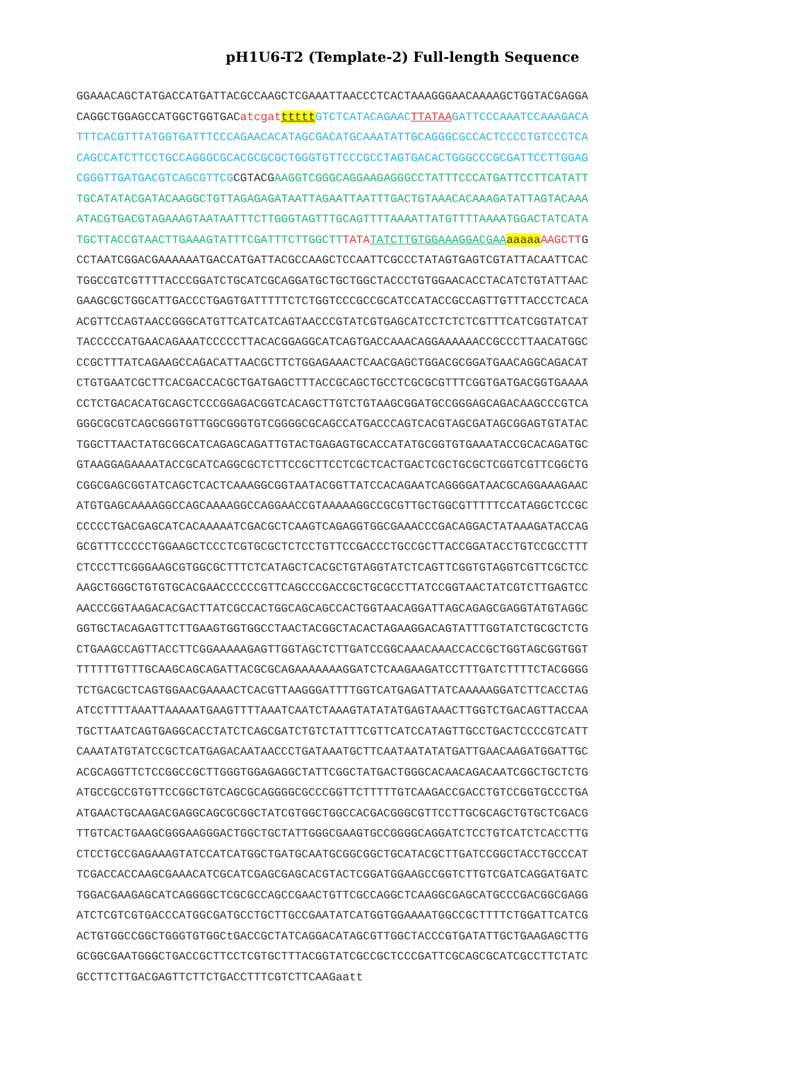pH1U6-T2 (Template-2) Full-length Sequence
GGAAACAGCTATGACCATGATTACGCCAAGCTCGAAATTAACCCTCACTAAAGGGAACAAAAGCTGGTACGAGGA
CAGGCTGGAGCCATGGCTGGTGACatcgat ttttt GTCTCATACAGAAC TTATAA GATTCCCAAATCCAAAGACA
TTTCACGTTTATGGTGATTTCCCAGAACACATAGCGACATGCAAATATTGCAGGGCGCCACTCCCCTGTCCCTCA
CAGCCATCTTCCTGCCAGGGCGCACGCGCGCTGGGTGTTCCCGCCTAGTGACACTGGGCCCGCGATTCCTTGGAG
CGGGTTGATGACGTCAGCGTTCGCGTACGAAGGTCGGGCAGGAAGAGGGCCTATTTCCCATGATTCCTTCATATT
TGCATATACGATACAAGGCTGTTAGAGAGATAATTAGAATTAATTTGACTGTAAACACAAAGATATTAGTACAAA
ATACGTGACGTAGAAAGTAATAATTTCTTGGGTAGTTTGCAGTTTTAAAATTATGTTTTAAAATGGACTATCATA
TGCTTACCGTAACTTGAAAGTATTTCGATTTCTTGGCTT TATA TATCTTGTGGAAAGGACGAA aaaaa AAGCTTG
CCTAATCGGACGAAAAAATGACCATGATTACGCCAAGCTCCAATTCGCCCTATAGTGAGTCGTATTACAATTCAC
TGGCCGTCGTTTTACCCGGATCTGCATCGCAGGATGCTGCTGGCTACCCTGTGGAACACCTACATCTGTATTAAC
GAAGCGCTGGCATTGACCCTGAGTGATTTTTCTCTGGTCCCGCCGCATCCATACCGCCAGTTGTTTACCCTCACA
ACGTTCCAGTAACCGGGCATGTTCATCATCAGTAACCCGTATCGTGAGCATCCTCTCTCGTTTCATCGGTATCAT
TACCCCCATGAACAGAAATCCCCCTTACACGGAGGCATCAGTGACCAAACAGGAAAAAACCGCCCTTAACATGGC
CCGCTTTATCAGAAGCCAGACATTAACGCTTCTGGAGAAACTCAACGAGCTGGACGCGGATGAACAGGCAGACAT
CTGTGAATCGCTTCACGACCACGCTGATGAGCTTTACCGCAGCTGCCTCGCGCGTTTCGGTGATGACGGTGAAAA
CCTCTGACACATGCAGCTCCCGGAGACGGTCACAGCTTGTCTGTAAGCGGATGCCGGGAGCAGACAAGCCCGTCA
GGGCGCGTCAGCGGGTGTTGGCGGGTGTCGGGGCGCAGCCATGACCCAGTCACGTAGCGATAGCGGAGTGTATAC
TGGCTTAACTATGCGGCATCAGAGCAGATTGTACTGAGAGTGCACCATATGCGGTGTGAAATACCGCACAGATGC
GTAAGGAGAAAATACCGCATCAGGCGCTCTTCCGCTTCCTCGCTCACTGACTCGCTGCGCTCGGTCGTTCGGCTG
CGGCGAGCGGTATCAGCTCACTCAAAGGCGGTAATACGGTTATCCACAGAATCAGGGGATAACGCAGGAAAGAAC
ATGTGAGCAAAAGGCCAGCAAAAGGCCAGGAACCGTAAAAAGGCCGCGTTGCTGGCGTTTTTCCATAGGCTCCGC
CCCCCTGACGAGCATCACAAAAATCGACGCTCAAGTCAGAGGTGGCGAAACCCGACAGGACTATAAAGATACCAG
GCGTTTCCCCCTGGAAGCTCCCTCGTGCGCTCTCCTGTTCCGACCCTGCCGCTTACCGGATACCTGTCCGCCTTT
CTCCCTTCGGGAAGCGTGGCGCTTTCTCATAGCTCACGCTGTAGGTATCTCAGTTCGGTGTAGGTCGTTCGCTCC
AAGCTGGGCTGTGTGCACGAACCCCCCGTTCAGCCCGACCGCTGCGCCTTATCCGGTAACTATCGTCTTGAGTCC
AACCCGGTAAGACACGACTTATCGCCACTGGCAGCAGCCACTGGTAACAGGATTAGCAGAGCGAGGTATGTAGGC
GGTGCTACAGAGTTCTTGAAGTGGTGGCCTAACTACGGCTACACTAGAAGGACAGTATTTGGTATCTGCGCTCTG
CTGAAGCCAGTTACCTTCGGAAAAAGAGTTGGTAGCTCTTGATCCGGCAAACAAACCACCGCTGGTAGCGGTGGT
TTTTTTGTTTGCAAGCAGCAGATTACGCGCAGAAAAAAAGGATCTCAAGAAGATCCTTTGATCTTTTCTACGGGG
TCTGACGCTCAGTGGAACGAAAACTCACGTTAAGGGATTTTGGTCATGAGATTATCAAAAAGGATCTTCACCTAG
ATCCTTTTAAATTAAAAATGAAGTTTTAAATCAATCTAAAGTATATATGAGTAAACTTGGTCTGACAGTTACCAA
TGCTTAATCAGTGAGGCACCTATCTCAGCGATCTGTCTATTTCGTTCATCCATAGTTGCCTGACTCCCCGTCATT
CAAATATGTATCCGCTCATGAGACAATAACCCTGATAAATGCTTCAATAATATATGATTGAACAAGATGGATTGC
ACGCAGGTTCTCCGGCCGCTTGGGTGGAGAGGCTATTCGGCTATGACTGGGCACAACAGACAATCGGCTGCTCTG
ATGCCGCCGTGTTCCGGCTGTCAGCGCAGGGGCGCCCGGTTCTTTTTGTCAAGACCGACCTGTCCGGTGCCCTGA
ATGAACTGCAAGACGAGGCAGCGCGGCTATCGTGGCTGGCCACGACGGGCGTTCCTTGCGCAGCTGTGCTCGACG
TTGTCACTGAAGCGGGAAGGGACTGGCTGCTATTGGGCGAAGTGCCGGGGCAGGATCTCCTGTCATCTCACCTTG
CTCCTGCCGAGAAAGTATCCATCATGGCTGATGCAATGCGGCGGCTGCATACGCTTGATCCGGCTACCTGCCCAT
TCGACCACCAAGCGAAACATCGCATCGAGCGAGCACGTACTCGGATGGAAGCCGGTCTTGTCGATCAGGATGATC
TGGACGAAGAGCATCAGGGGCTCGCGCCAGCCGAACTGTTCGCCAGGCTCAAGGCGAGCATGCCCGACGGCGAGG
ATCTCGTCGTGACCCATGGCGATGCCTGCTTGCCGAATATCATGGTGGAAAATGGCCGCTTTTCTGGATTCATCG
ACTGTGGCCGGCTGGGTGTGGCtGACCGCTATCAGGACATAGCGTTGGCTACCCGTGATATTGCTGAAGAGCTTG
GCGGCGAATGGGCTGACCGCTTCCTCGTGCTTTACGGTATCGCCGCTCCCGATTCGCAGCGCATCGCCTTCTATC
GCCTTCTTGACGAGTTCTTCTGACCTTTCGTCTTCAAGaatt